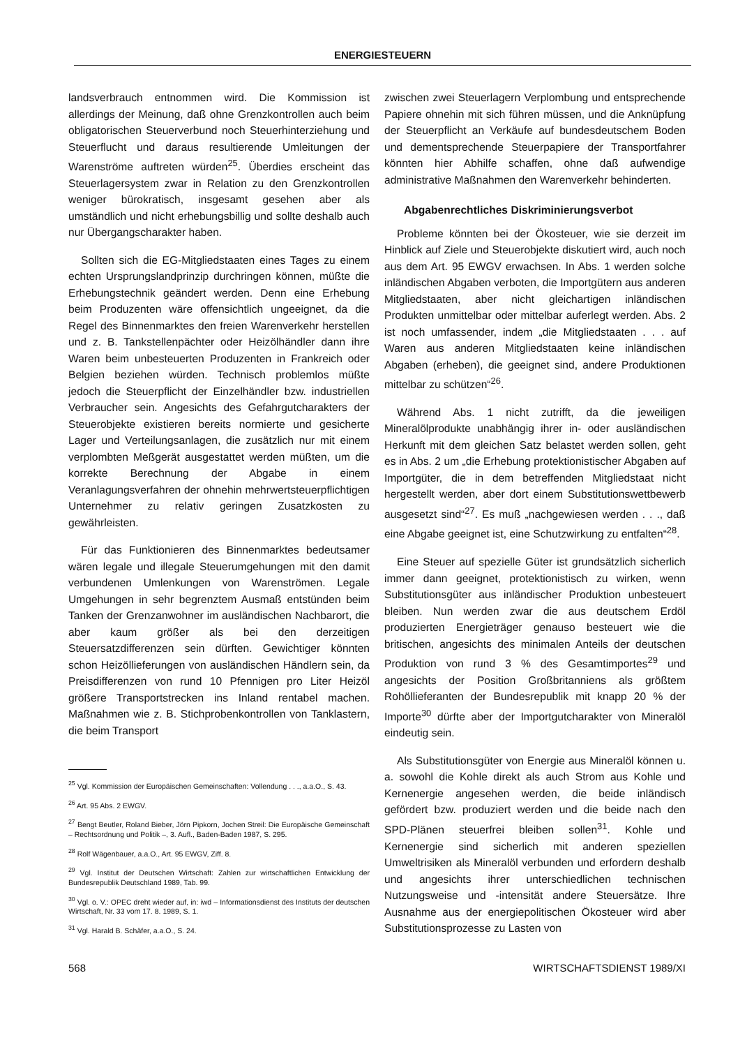ENERGIESTEUERN
landsverbrauch entnommen wird. Die Kommission ist allerdings der Meinung, daß ohne Grenzkontrollen auch beim obligatorischen Steuerverbund noch Steuerhinterziehung und Steuerflucht und daraus resultierende Umleitungen der Warenströme auftreten würden<sup>25</sup>. Überdies erscheint das Steuerlagersystem zwar in Relation zu den Grenzkontrollen weniger bürokratisch, insgesamt gesehen aber als umständlich und nicht erhebungsbillig und sollte deshalb auch nur Übergangscharakter haben.
Sollten sich die EG-Mitgliedstaaten eines Tages zu einem echten Ursprungslandprinzip durchringen können, müßte die Erhebungstechnik geändert werden. Denn eine Erhebung beim Produzenten wäre offensichtlich ungeeignet, da die Regel des Binnenmarktes den freien Warenverkehr herstellen und z. B. Tankstellenpächter oder Heizölhändler dann ihre Waren beim unbesteuerten Produzenten in Frankreich oder Belgien beziehen würden. Technisch problemlos müßte jedoch die Steuerpflicht der Einzelhändler bzw. industriellen Verbraucher sein. Angesichts des Gefahrgutcharakters der Steuerobjekte existieren bereits normierte und gesicherte Lager und Verteilungsanlagen, die zusätzlich nur mit einem verplombten Meßgerät ausgestattet werden müßten, um die korrekte Berechnung der Abgabe in einem Veranlagungsverfahren der ohnehin mehrwertsteuerpflichtigen Unternehmer zu relativ geringen Zusatzkosten zu gewährleisten.
Für das Funktionieren des Binnenmarktes bedeutsamer wären legale und illegale Steuerumgehungen mit den damit verbundenen Umlenkungen von Warenströmen. Legale Umgehungen in sehr begrenztem Ausmaß entstünden beim Tanken der Grenzanwohner im ausländischen Nachbarort, die aber kaum größer als bei den derzeitigen Steuersatzdifferenzen sein dürften. Gewichtiger könnten schon Heizöllieferungen von ausländischen Händlern sein, da Preisdifferenzen von rund 10 Pfennigen pro Liter Heizöl größere Transportstrecken ins Inland rentabel machen. Maßnahmen wie z. B. Stichprobenkontrollen von Tanklastern, die beim Transport
<sup>25</sup> Vgl. Kommission der Europäischen Gemeinschaften: Vollendung . . ., a.a.O., S. 43.
<sup>26</sup> Art. 95 Abs. 2 EWGV.
<sup>27</sup> Bengt Beutler, Roland Bieber, Jörn Pipkorn, Jochen Streil: Die Europäische Gemeinschaft – Rechtsordnung und Politik –, 3. Aufl., Baden-Baden 1987, S. 295.
<sup>28</sup> Rolf Wägenbauer, a.a.O., Art. 95 EWGV, Ziff. 8.
<sup>29</sup> Vgl. Institut der Deutschen Wirtschaft: Zahlen zur wirtschaftlichen Entwicklung der Bundesrepublik Deutschland 1989, Tab. 99.
<sup>30</sup> Vgl. o. V.: OPEC dreht wieder auf, in: iwd – Informationsdienst des Instituts der deutschen Wirtschaft, Nr. 33 vom 17. 8. 1989, S. 1.
<sup>31</sup> Vgl. Harald B. Schäfer, a.a.O., S. 24.
zwischen zwei Steuerlagern Verplombung und entsprechende Papiere ohnehin mit sich führen müssen, und die Anknüpfung der Steuerpflicht an Verkäufe auf bundesdeutschem Boden und dementsprechende Steuerpapiere der Transportfahrer könnten hier Abhilfe schaffen, ohne daß aufwendige administrative Maßnahmen den Warenverkehr behinderten.
Abgabenrechtliches Diskriminierungsverbot
Probleme könnten bei der Ökosteuer, wie sie derzeit im Hinblick auf Ziele und Steuerobjekte diskutiert wird, auch noch aus dem Art. 95 EWGV erwachsen. In Abs. 1 werden solche inländischen Abgaben verboten, die Importgütern aus anderen Mitgliedstaaten, aber nicht gleichartigen inländischen Produkten unmittelbar oder mittelbar auferlegt werden. Abs. 2 ist noch umfassender, indem „die Mitgliedstaaten . . . auf Waren aus anderen Mitgliedstaaten keine inländischen Abgaben (erheben), die geeignet sind, andere Produktionen mittelbar zu schützen“<sup>26</sup>.
Während Abs. 1 nicht zutrifft, da die jeweiligen Mineralölprodukte unabhängig ihrer in- oder ausländischen Herkunft mit dem gleichen Satz belastet werden sollen, geht es in Abs. 2 um „die Erhebung protektionistischer Abgaben auf Importgüter, die in dem betreffenden Mitgliedstaat nicht hergestellt werden, aber dort einem Substitutionswettbewerb ausgesetzt sind“<sup>27</sup>. Es muß „nachgewiesen werden . . ., daß eine Abgabe geeignet ist, eine Schutzwirkung zu entfalten“<sup>28</sup>.
Eine Steuer auf spezielle Güter ist grundsätzlich sicherlich immer dann geeignet, protektionistisch zu wirken, wenn Substitutionsgüter aus inländischer Produktion unbesteuert bleiben. Nun werden zwar die aus deutschem Erdöl produzierten Energieträger genauso besteuert wie die britischen, angesichts des minimalen Anteils der deutschen Produktion von rund 3 % des Gesamtimportes<sup>29</sup> und angesichts der Position Großbritanniens als größtem Rohöllieferanten der Bundesrepublik mit knapp 20 % der Importe<sup>30</sup> dürfte aber der Importgutcharakter von Mineralöl eindeutig sein.
Als Substitutionsgüter von Energie aus Mineralöl können u. a. sowohl die Kohle direkt als auch Strom aus Kohle und Kernenergie angesehen werden, die beide inländisch gefördert bzw. produziert werden und die beide nach den SPD-Plänen steuerfrei bleiben sollen<sup>31</sup>. Kohle und Kernenergie sind sicherlich mit anderen speziellen Umweltrisiken als Mineralöl verbunden und erfordern deshalb und angesichts ihrer unterschiedlichen technischen Nutzungsweise und -intensität andere Steuersätze. Ihre Ausnahme aus der energiepolitischen Ökosteuer wird aber Substitutionsprozesse zu Lasten von
568 WIRTSCHAFTSDIENST 1989/XI